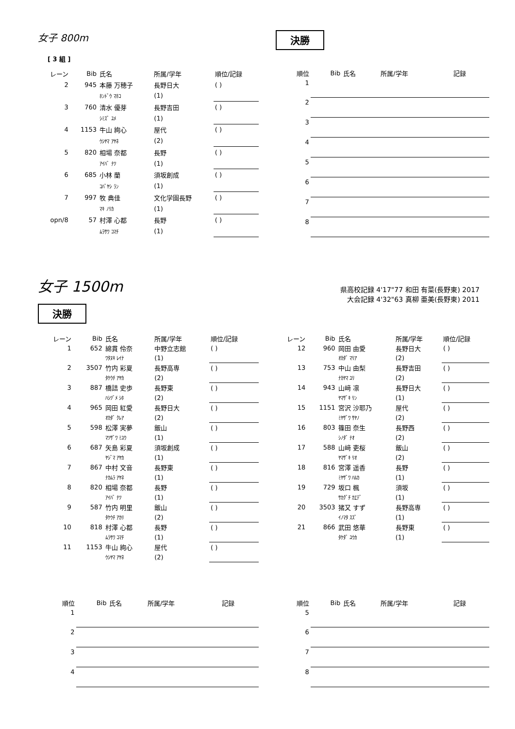女子 800m
決勝
[ 3 組 ]
| レーン | Bib | 氏名 | 所属/学年 | 順位/記録 |
| --- | --- | --- | --- | --- |
| 2 | 945 | 本藤 万穂子 | 長野日大 | ( ) |
| | | ﾎﾝﾄﾞｳ ﾏﾎｺ | (1) | |
| 3 | 760 | 清水 優芽 | 長野吉田 | ( ) |
| | | ｼﾐｽﾞ ﾕﾒ | (1) | |
| 4 | 1153 | 牛山 絢心 | 屋代 | ( ) |
| | | ｳｼﾔﾏ ｱﾔﾈ | (2) | |
| 5 | 820 | 相場 奈都 | 長野 | ( ) |
| | | ｱｲﾊﾞ ﾅﾂ | (1) | |
| 6 | 685 | 小林 蘭 | 須坂創成 | ( ) |
| | | ｺﾊﾞﾔｼ ﾗﾝ | (1) | |
| 7 | 997 | 牧 典佳 | 文化学園長野 | ( ) |
| | | ﾏｷ ﾉﾘｶ | (1) | |
| opn/8 | 57 | 村澤 心都 | 長野 | ( ) |
| | | ﾑﾗｻﾜ ｺﾏﾁ | (1) | |
| 順位 | Bib | 氏名 | 所属/学年 | 記録 |
| --- | --- | --- | --- | --- |
| 1 | | | | |
| 2 | | | | |
| 3 | | | | |
| 4 | | | | |
| 5 | | | | |
| 6 | | | | |
| 7 | | | | |
| 8 | | | | |
女子 1500m
県高校記録 4'17"77 和田 有菜(長野東) 2017
大会記録 4'32"63 真柳 亜美(長野東) 2011
決勝
| レーン | Bib | 氏名 | 所属/学年 | 順位/記録 |
| --- | --- | --- | --- | --- |
| 1 | 652 | 綿貫 伶奈 | 中野立志館 | ( ) |
| | | ﾜﾀﾇｷ ﾚｲﾅ | (1) | |
| 2 | 3507 | 竹内 彩夏 | 長野高専 | ( ) |
| | | ﾀｹｳﾁ ｱﾔｶ | (2) | |
| 3 | 887 | 橋詰 史歩 | 長野東 | ( ) |
| | | ﾊｼﾂﾞﾒ ｼﾎ | (2) | |
| 4 | 965 | 岡田 紅愛 | 長野日大 | ( ) |
| | | ｵｶﾀﾞ ｸﾚｱ | (2) | |
| 5 | 598 | 松澤 実夢 | 飯山 | ( ) |
| | | ﾏﾂｻﾞﾜ ﾐﾕｳ | (1) | |
| 6 | 687 | 矢島 彩夏 | 須坂創成 | ( ) |
| | | ﾔｼﾞﾏ ｱﾔｶ | (1) | |
| 7 | 867 | 中村 文音 | 長野東 | ( ) |
| | | ﾅｶﾑﾗ ｱﾔﾈ | (1) | |
| 8 | 820 | 相場 奈都 | 長野 | ( ) |
| | | ｱｲﾊﾞ ﾅﾂ | (1) | |
| 9 | 587 | 竹内 明里 | 飯山 | ( ) |
| | | ﾀｹｳﾁ ｱｶﾘ | (2) | |
| 10 | 818 | 村澤 心都 | 長野 | ( ) |
| | | ﾑﾗｻﾜ ｺﾏﾁ | (1) | |
| 11 | 1153 | 牛山 絢心 | 屋代 | ( ) |
| | | ｳｼﾔﾏ ｱﾔﾈ | (2) | |
| レーン | Bib | 氏名 | 所属/学年 | 順位/記録 |
| --- | --- | --- | --- | --- |
| 12 | 960 | 岡田 由愛 | 長野日大 | ( ) |
| | | ｵｶﾀﾞ ﾏﾘｱ | (2) | |
| 13 | 753 | 中山 由梨 | 長野吉田 | ( ) |
| | | ﾅｶﾔﾏ ﾕﾘ | (2) | |
| 14 | 943 | 山﨑 凛 | 長野日大 | ( ) |
| | | ﾔﾏｻﾞｷ ﾘﾝ | (1) | |
| 15 | 1151 | 宮沢 沙耶乃 | 屋代 | ( ) |
| | | ﾐﾔｻﾞﾜ ｻﾔﾉ | (2) | |
| 16 | 803 | 篠田 奈生 | 長野西 | ( ) |
| | | ｼﾉﾀﾞ ﾅｵ | (2) | |
| 17 | 588 | 山﨑 吏桜 | 飯山 | ( ) |
| | | ﾔﾏｻﾞｷ ﾘｵ | (2) | |
| 18 | 816 | 宮澤 遥香 | 長野 | ( ) |
| | | ﾐﾔｻﾞﾜ ﾊﾙｶ | (1) | |
| 19 | 729 | 坂口 楓 | 須坂 | ( ) |
| | | ｻｶｸﾞﾁ ｶｴﾃﾞ | (1) | |
| 20 | 3503 | 猪又 すず | 長野高専 | ( ) |
| | | ｲﾉﾏﾀ ｽｽﾞ | (1) | |
| 21 | 866 | 武田 悠華 | 長野東 | ( ) |
| | | ﾀｹﾀﾞ ﾕｳｶ | (1) | |
| 順位 | Bib | 氏名 | 所属/学年 | 記録 |
| --- | --- | --- | --- | --- |
| 1 | | | | |
| 2 | | | | |
| 3 | | | | |
| 4 | | | | |
| 順位 | Bib | 氏名 | 所属/学年 | 記録 |
| --- | --- | --- | --- | --- |
| 5 | | | | |
| 6 | | | | |
| 7 | | | | |
| 8 | | | | |